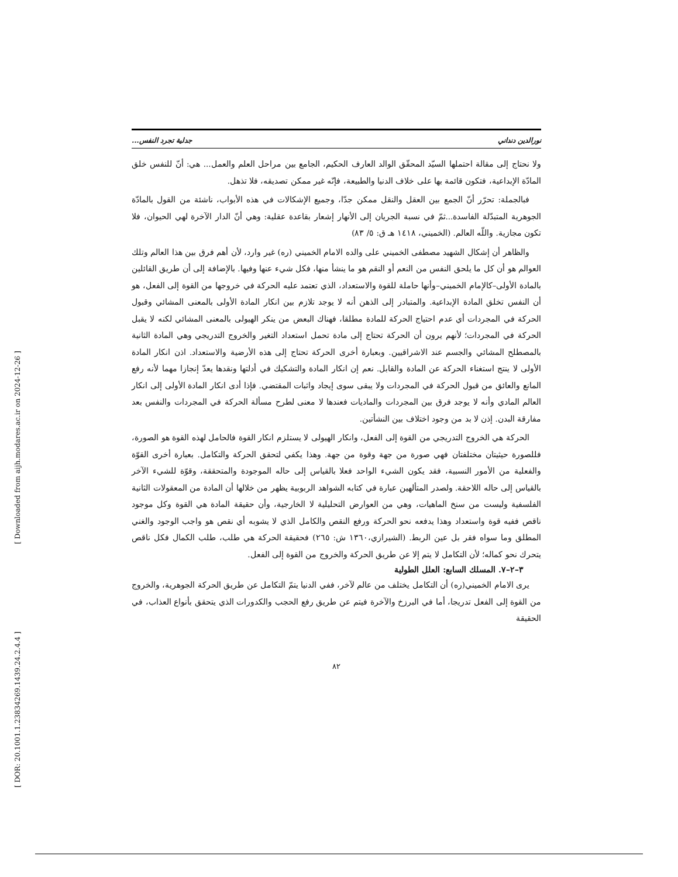[ Downloaded from aijh.modares.ac.ir on 2024-12-26 ]
[ DOR: 20.1001.1.23834269.1439.24.2.4.4 ]
نورالدين دنداني جدلية تجرد النفس...
ولا نحتاج إلى مقالة احتملها السيّد المحقّق الوالد العارف الحكيم، الجامع بين مراحل العلم والعمل... هي: أنّ للنفس خلق المادّة الإبداعية، فتكون قائمة بها على خلاف الدنيا والطبيعة، فإنّه غير ممكن تصديقه، فلا تذهل.
فبالجملة: تحرّر أنّ الجمع بين العقل والنقل ممكن جدّا، وجميع الإشكالات في هذه الأبواب، ناشئة من القول بالمادّة الجوهرية المتبدّلة الفاسدة...ثمّ في نسبة الجريان إلى الأنهار إشعار بقاعدة عقلية: وهي أنّ الدار الآخرة لهي الحيوان، فلا تكون مجازية. واللّه العالم. (الخميني، ١٤١٨ هـ ق: ٥/ ٨٣)
والظاهر أن إشكال الشهيد مصطفى الخميني على والده الامام الخميني (ره) غير وارد، لأن أهم فرق بين هذا العالم وتلك العوالم هو أن كل ما يلحق النفس من النعم أو النقم هو ما ينشأ منها، فكل شيء عنها وفيها. بالإضافة إلى أن طريق القائلين بالمادة الأولى–كالإمام الخميني–وأنها حاملة للقوة والاستعداد، الذي تعتمد عليه الحركة في خروجها من القوة إلى الفعل، هو أن النفس تخلق المادة الإبداعية. والمتبادر إلى الذهن أنه لا يوجد تلازم بين انكار المادة الأولى بالمعنى المشائي وقبول الحركة في المجردات أي عدم احتياج الحركة للمادة مطلقا، فهناك البعض من ينكر الهيولى بالمعنى المشائي لكنه لا يقبل الحركة في المجردات؛ لأنهم يرون أن الحركة تحتاج إلى مادة تحمل استعداد التغير والخروج التدريجي وهي المادة الثانية بالمصطلح المشائي والجسم عند الاشراقيين. وبعبارة أخرى الحركة تحتاج إلى هذه الأرضية والاستعداد. اذن انكار المادة الأولى لا ينتج استغناء الحركة عن المادة والقابل. نعم إن انكار المادة والتشكيك في أدلتها ونقدها يعدّ إنجازا مهما لأنه رفع المانع والعائق من قبول الحركة في المجردات ولا يبقى سوى إيجاد واثبات المقتضي. فإذا أدى انكار المادة الأولى إلى انكار العالم المادي وأنه لا يوجد فرق بين المجردات والماديات فعندها لا معنى لطرح مسألة الحركة في المجردات والنفس بعد مفارقة البدن. إذن لا بد من وجود اختلاف بين النشأتين.
الحركة هي الخروج التدريجي من القوة إلى الفعل، وانكار الهيولى لا يستلزم انكار القوة فالحامل لهذه القوة هو الصورة، فللصورة حيثيتان مختلفتان فهي صورة من جهة وقوة من جهة. وهذا يكفي لتحقق الحركة والتكامل. بعبارة أخرى القوّة والفعلية من الأمور النسبية، فقد يكون الشيء الواحد فعلا بالقياس إلى حاله الموجودة والمتحققة، وقوّة للشيء الآخر بالقياس إلى حاله اللاحقة. ولصدر المتألهين عبارة في كتابه الشواهد الربوبية يظهر من خلالها أن المادة من المعقولات الثانية الفلسفية وليست من سنخ الماهيات، وهي من العوارض التحليلية لا الخارجية، وأن حقيقة المادة هي القوة وكل موجود ناقص ففيه قوة واستعداد وهذا يدفعه نحو الحركة ورفع النقص والكامل الذي لا يشوبه أي نقص هو واجب الوجود والغني المطلق وما سواه فقر بل عين الربط. (الشيرازي،١٣٦٠ ش: ٢٦٥) فحقيقة الحركة هي طلب، طلب الكمال فكل ناقص يتحرك نحو كماله؛ لأن التكامل لا يتم إلا عن طريق الحركة والخروج من القوة إلى الفعل.
٣–٢–٧. المسلك السابع: العلل الطولية
يرى الامام الخميني(ره) أن التكامل يختلف من عالم لآخر، ففي الدنيا يتمّ التكامل عن طريق الحركة الجوهرية، والخروج من القوة إلى الفعل تدريجا، أما في البرزخ والآخرة فيتم عن طريق رفع الحجب والكدورات الذي يتحقق بأنواع العذاب، في الحقيقة
٨٢